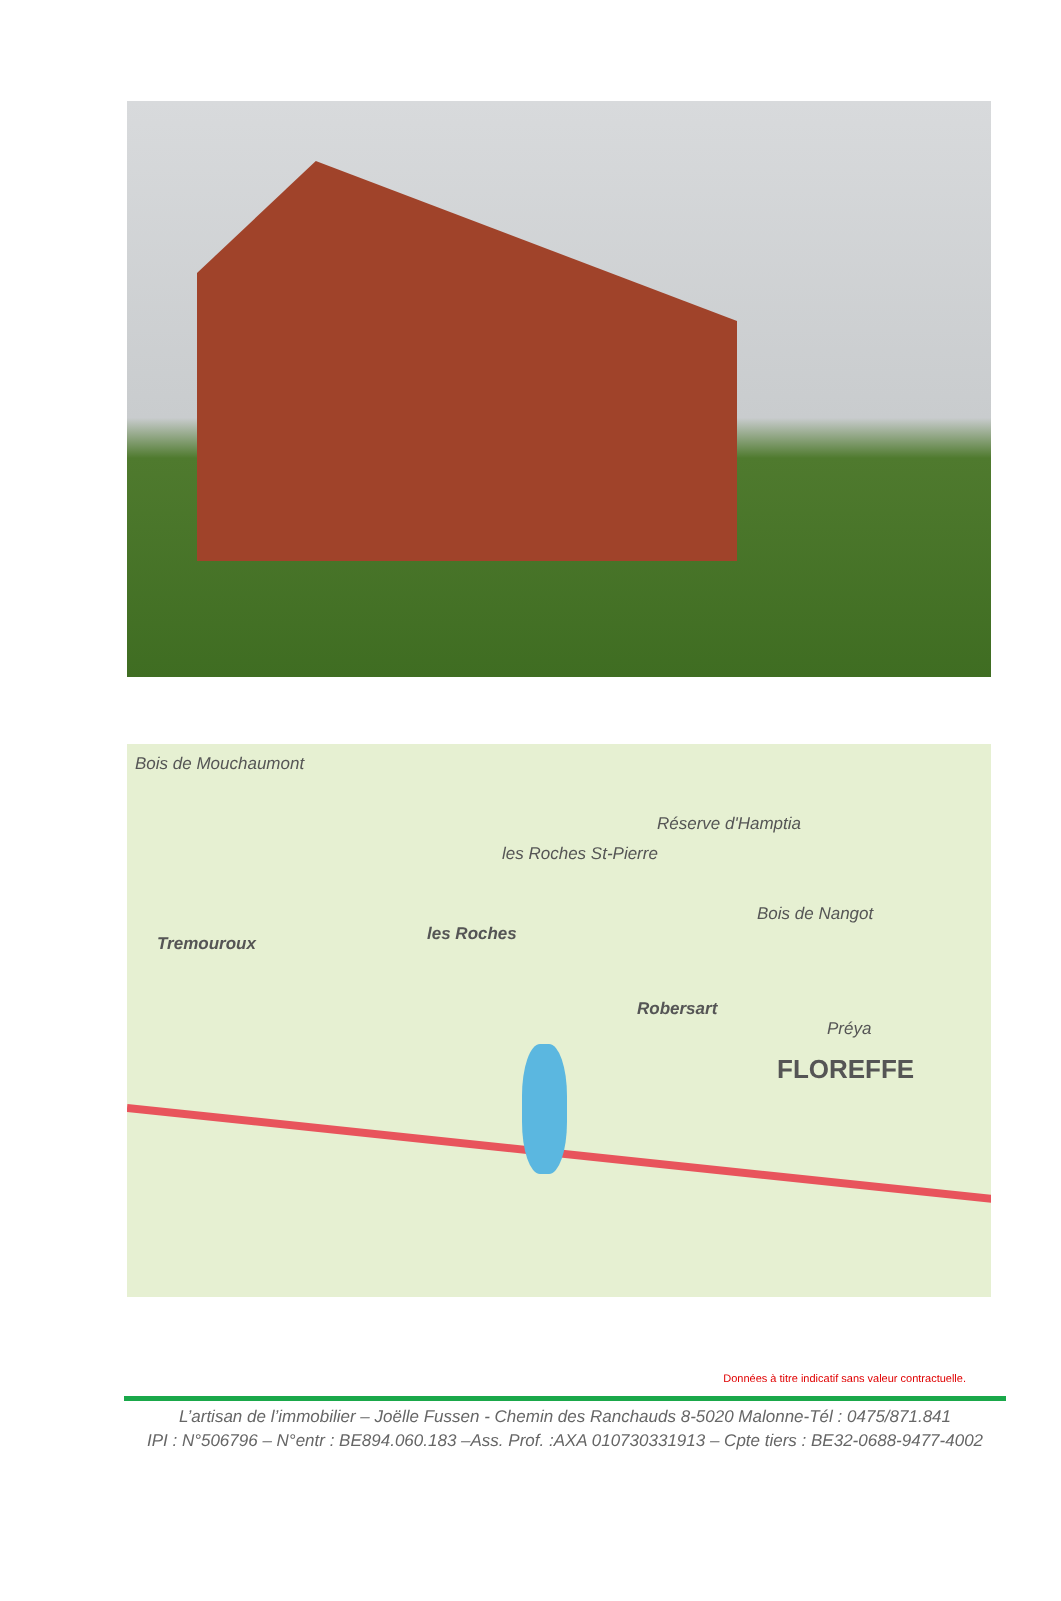Bois de Mouchaumont
Réserve d'Hamptia
les Roches St-Pierre
les Roches Tremouroux
Bois de Nangot
Robersart
Préya
FLOREFFE
Données à titre indicatif sans valeur contractuelle.
L’artisan de l’immobilier – Joëlle Fussen - Chemin des Ranchauds 8-5020 Malonne-Tél : 0475/871.841
IPI : N°506796 – N°entr : BE894.060.183 –Ass. Prof. :AXA 010730331913 – Cpte tiers : BE32-0688-9477-4002